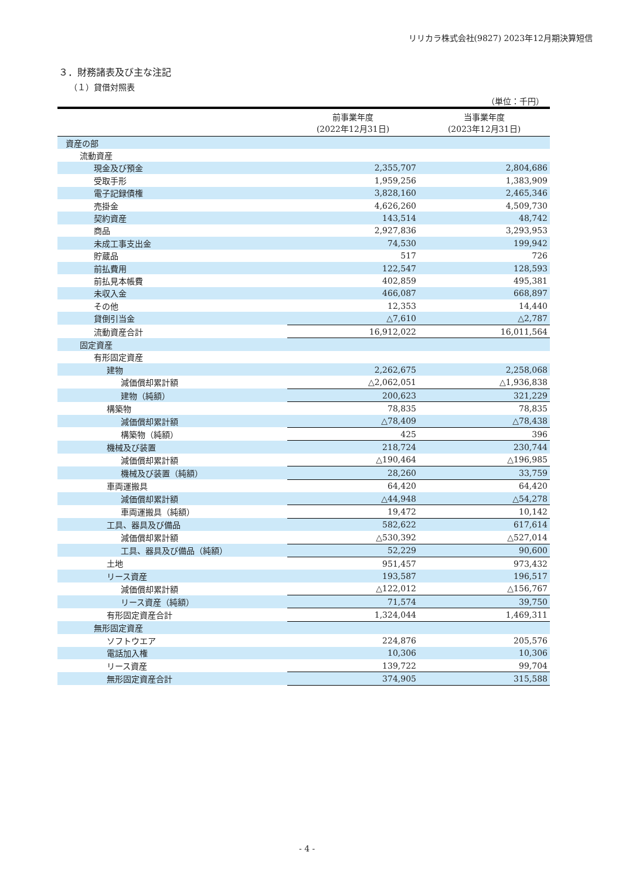リリカラ株式会社(9827) 2023年12月期決算短信
３．財務諸表及び主な注記
（１）貸借対照表
（単位：千円）
| | 前事業年度 (2022年12月31日) | 当事業年度 (2023年12月31日) |
| --- | --- | --- |
| 資産の部 | | |
| 流動資産 | | |
| 現金及び預金 | 2,355,707 | 2,804,686 |
| 受取手形 | 1,959,256 | 1,383,909 |
| 電子記録債権 | 3,828,160 | 2,465,346 |
| 売掛金 | 4,626,260 | 4,509,730 |
| 契約資産 | 143,514 | 48,742 |
| 商品 | 2,927,836 | 3,293,953 |
| 未成工事支出金 | 74,530 | 199,942 |
| 貯蔵品 | 517 | 726 |
| 前払費用 | 122,547 | 128,593 |
| 前払見本帳費 | 402,859 | 495,381 |
| 未収入金 | 466,087 | 668,897 |
| その他 | 12,353 | 14,440 |
| 貸倒引当金 | △7,610 | △2,787 |
| 流動資産合計 | 16,912,022 | 16,011,564 |
| 固定資産 | | |
| 有形固定資産 | | |
| 建物 | 2,262,675 | 2,258,068 |
| 減価償却累計額 | △2,062,051 | △1,936,838 |
| 建物（純額） | 200,623 | 321,229 |
| 構築物 | 78,835 | 78,835 |
| 減価償却累計額 | △78,409 | △78,438 |
| 構築物（純額） | 425 | 396 |
| 機械及び装置 | 218,724 | 230,744 |
| 減価償却累計額 | △190,464 | △196,985 |
| 機械及び装置（純額） | 28,260 | 33,759 |
| 車両運搬具 | 64,420 | 64,420 |
| 減価償却累計額 | △44,948 | △54,278 |
| 車両運搬具（純額） | 19,472 | 10,142 |
| 工具、器具及び備品 | 582,622 | 617,614 |
| 減価償却累計額 | △530,392 | △527,014 |
| 工具、器具及び備品（純額） | 52,229 | 90,600 |
| 土地 | 951,457 | 973,432 |
| リース資産 | 193,587 | 196,517 |
| 減価償却累計額 | △122,012 | △156,767 |
| リース資産（純額） | 71,574 | 39,750 |
| 有形固定資産合計 | 1,324,044 | 1,469,311 |
| 無形固定資産 | | |
| ソフトウエア | 224,876 | 205,576 |
| 電話加入権 | 10,306 | 10,306 |
| リース資産 | 139,722 | 99,704 |
| 無形固定資産合計 | 374,905 | 315,588 |
- 4 -